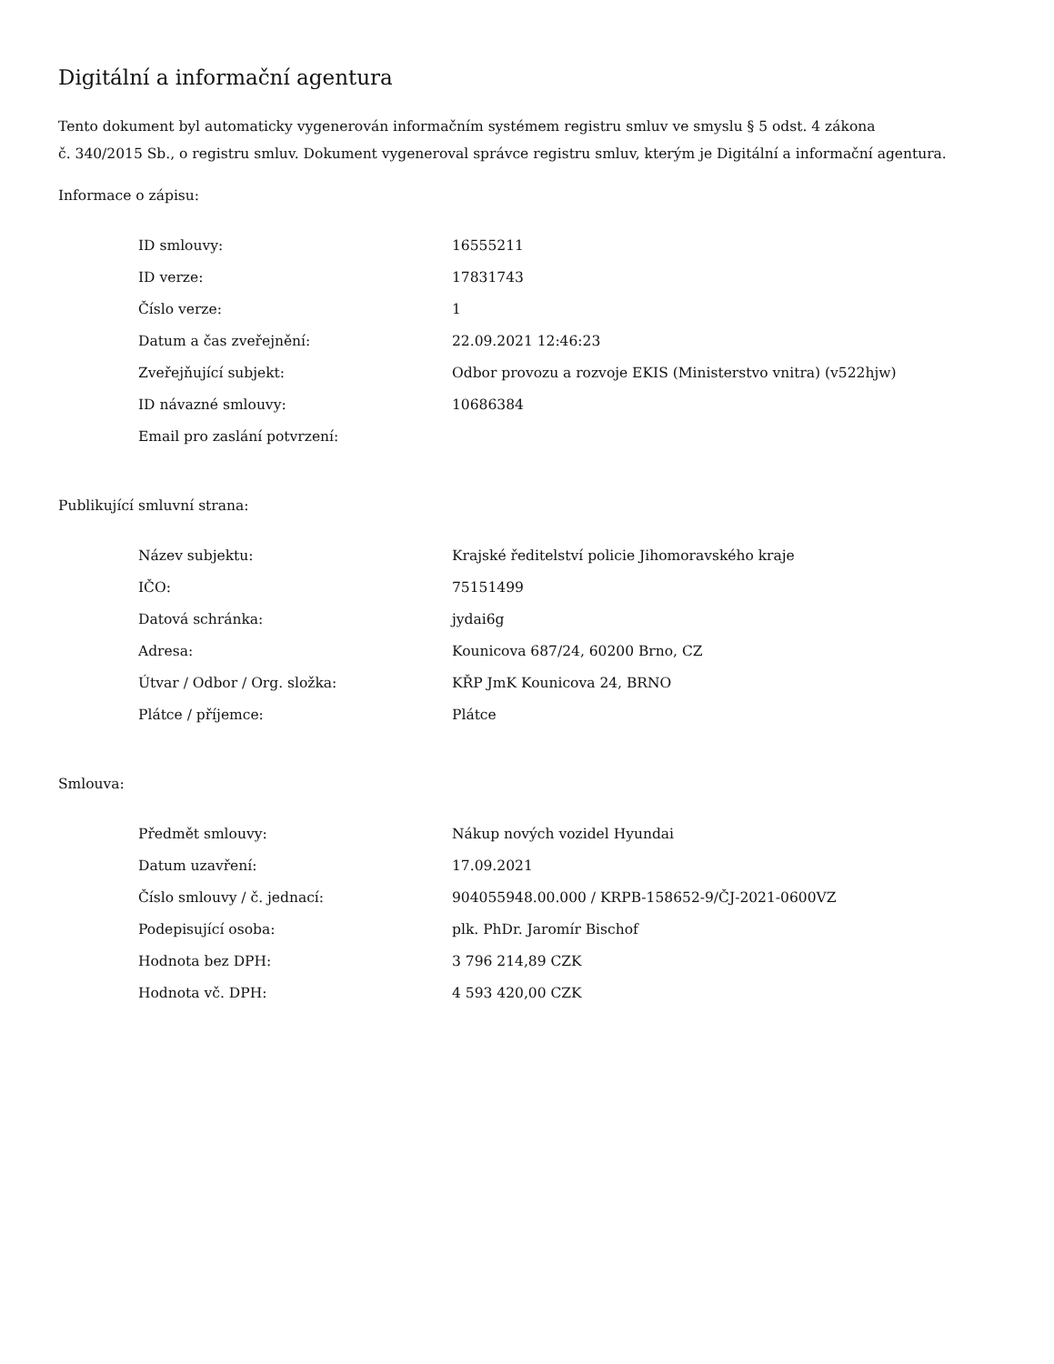Digitální a informační agentura
Tento dokument byl automaticky vygenerován informačním systémem registru smluv ve smyslu § 5 odst. 4 zákona
č. 340/2015 Sb., o registru smluv. Dokument vygeneroval správce registru smluv, kterým je Digitální a informační agentura.
Informace o zápisu:
| ID smlouvy: | 16555211 |
| ID verze: | 17831743 |
| Číslo verze: | 1 |
| Datum a čas zveřejnění: | 22.09.2021 12:46:23 |
| Zveřejňující subjekt: | Odbor provozu a rozvoje EKIS (Ministerstvo vnitra) (v522hjw) |
| ID návazné smlouvy: | 10686384 |
| Email pro zaslání potvrzení: | |
Publikující smluvní strana:
| Název subjektu: | Krajské ředitelství policie Jihomoravského kraje |
| IČO: | 75151499 |
| Datová schránka: | jydai6g |
| Adresa: | Kounicova 687/24, 60200 Brno, CZ |
| Útvar / Odbor / Org. složka: | KŘP JmK Kounicova 24, BRNO |
| Plátce / příjemce: | Plátce |
Smlouva:
| Předmět smlouvy: | Nákup nových vozidel Hyundai |
| Datum uzavření: | 17.09.2021 |
| Číslo smlouvy / č. jednací: | 904055948.00.000 / KRPB-158652-9/ČJ-2021-0600VZ |
| Podepisující osoba: | plk. PhDr. Jaromír Bischof |
| Hodnota bez DPH: | 3 796 214,89 CZK |
| Hodnota vč. DPH: | 4 593 420,00 CZK |